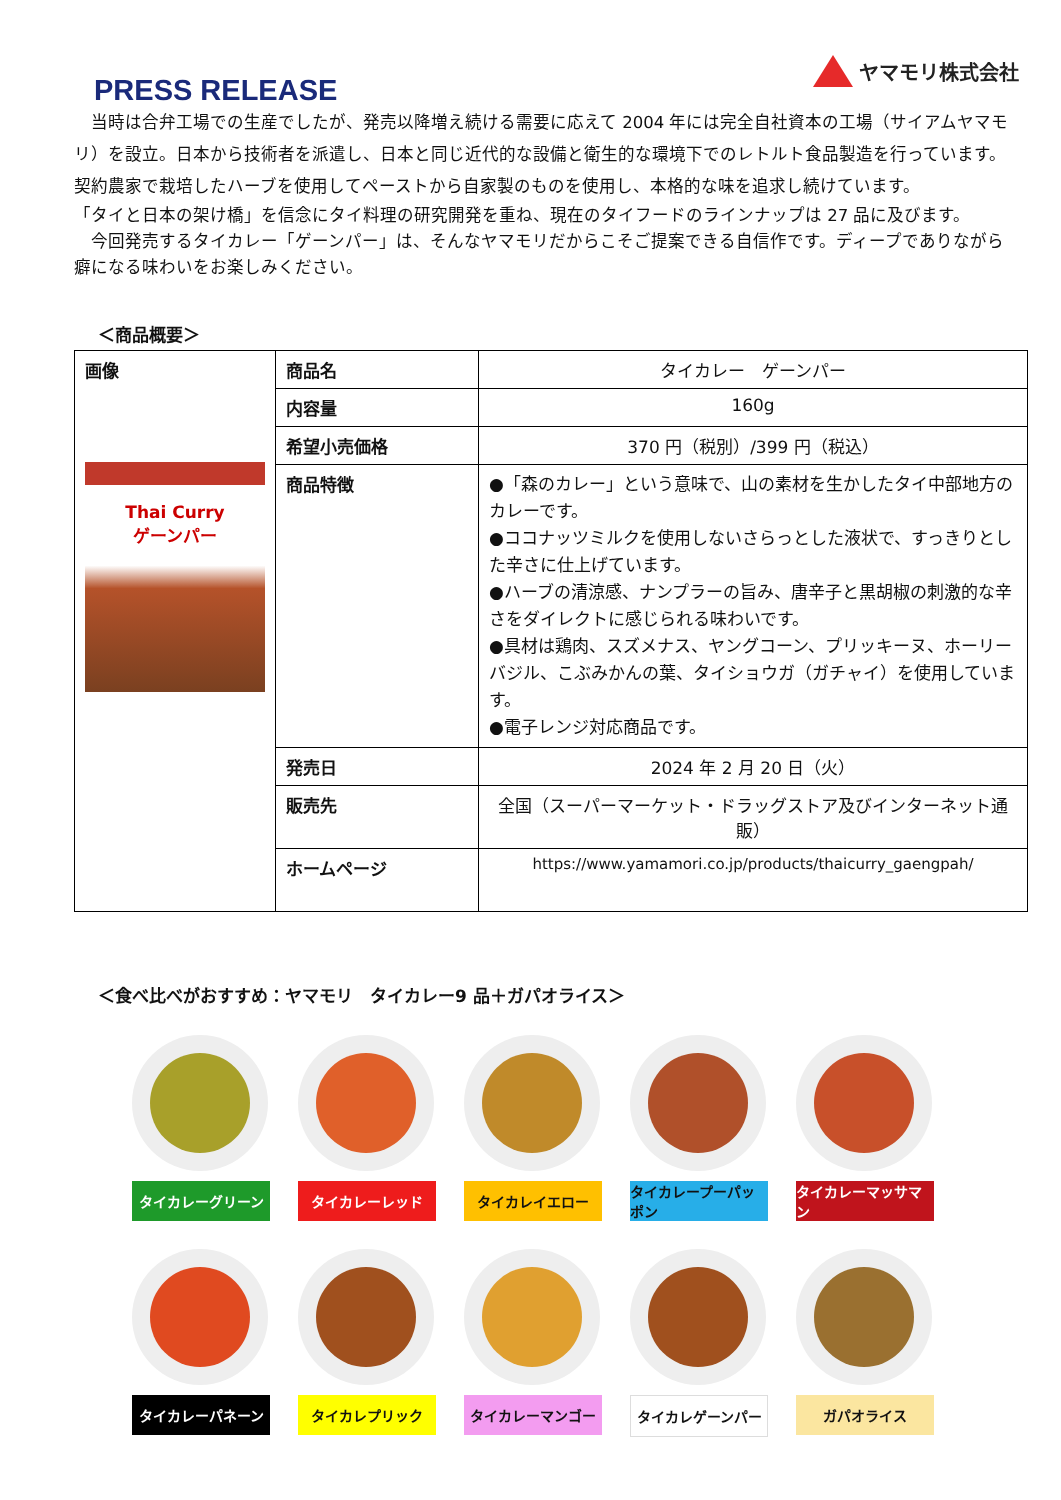PRESS RELEASE
ヤマモリ株式会社
　当時は合弁工場での生産でしたが、発売以降増え続ける需要に応えて 2004 年には完全自社資本の工場（サイアムヤマモリ）を設立。日本から技術者を派遣し、日本と同じ近代的な設備と衛生的な環境下でのレトルト食品製造を行っています。契約農家で栽培したハーブを使用してペーストから自家製のものを使用し、本格的な味を追求し続けています。
「タイと日本の架け橋」を信念にタイ料理の研究開発を重ね、現在のタイフードのラインナップは 27 品に及びます。
　今回発売するタイカレー「ゲーンパー」は、そんなヤマモリだからこそご提案できる自信作です。ディープでありながら癖になる味わいをお楽しみください。
＜商品概要＞
| 画像 Thai Curry ゲーンパー | 商品名 | タイカレー ゲーンパー |
| | 内容量 | 160g |
| | 希望小売価格 | 370 円（税別）/399 円（税込） |
| | 商品特徴 | ●「森のカレー」という意味で、山の素材を生かしたタイ中部地方のカレーです。 ●ココナッツミルクを使用しないさらっとした液状で、すっきりとした辛さに仕上げています。 ●ハーブの清涼感、ナンプラーの旨み、唐辛子と黒胡椒の刺激的な辛さをダイレクトに感じられる味わいです。 ●具材は鶏肉、スズメナス、ヤングコーン、プリッキーヌ、ホーリーバジル、こぶみかんの葉、タイショウガ（ガチャイ）を使用しています。 ●電子レンジ対応商品です。 |
| | 発売日 | 2024 年 2 月 20 日（火） |
| | 販売先 | 全国（スーパーマーケット・ドラッグストア及びインターネット通販） |
| | ホームページ | https://www.yamamori.co.jp/products/thaicurry_gaengpah/ |
＜食べ比べがおすすめ：ヤマモリ　タイカレー9 品＋ガパオライス＞
タイカレーグリーン
タイカレーレッド
タイカレイエロー
タイカレープーパッポン
タイカレーマッサマン
タイカレーパネーン
タイカレプリック
タイカレーマンゴー
タイカレゲーンパー
ガパオライス